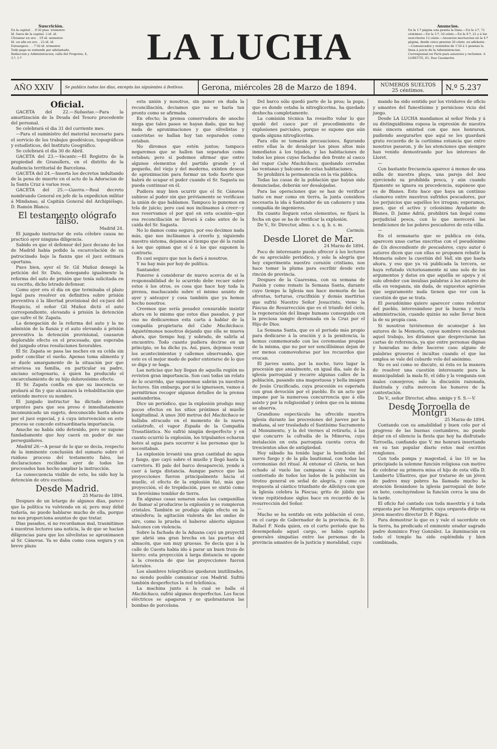Suscrición.
En la capital . . 4'50 ptas. trimestre
Id. fuera de la capital. 5 id. id.
Ultramar en oro. . 18 id. semestre
Id. un año en oro. . 25 id. id.
Extrangero. . . 7'50 id. trimestre
Todo pago se entiende por adelantado.
Redaccion y Administracion, calle del Progreso, 4, 3.º, 1.ª
LA LUCHA
Anuncios.
En la 1.ª página una peseta la línea.—En la 2.ª, 75 céntimos.—En la 3.ª, 50 cénts.—En la 4.ª, 25 y á los suscritores 12 cénts.—Anuncios mortuorios en la 4.ª página, desde cinco pesetas 50 cénts. en adelante.—Comunicados y remitidos de 1'50 á 5 pesetas la línea á juicio de la Administracion.
Corresponsal en París para anuncios y reclamos. A LORETTE, 61, Rue Caumartin.
| AÑO XXIV | Se publica todos los dias, excepto los siguientes á festivos. | Gerona, miércoles 28 de Marzo de 1894. | NÚMEROS SUELTOS 25 céntimos. | N.º 5.237 |
Oficial.
GACETA del 22.—Subastas.—Para la amortización de la Deuda del Tesoro procedente del personal.
Se celebrará el dia 31 del corriente mes.
—Para el suministro del material necesario para el servicio de los trabajos geodésicos, topográficos y estadísticos, del Instituto Geográfico.
Se celebrará el dia 30 de Abril.
GACETA del 23.—Vacante.—El Registro de la propiedad de Granollers, en el distrito de la Audiencia territorial de Barcelona.
GACETA del 24.—Inserta los decretos indultando de la pena de muerte en el acto de la Adoracion de la Santa Cruz á varios reos.
GACETA del 25.—Guerra.—Real decreto nombrando General en jefe de la expedicion militar á Mindanao, al Capitán General del Archipiélago, D. Ramón Blanco.
El testamento ológrafo falso.
Madrid 24.
El juzgado instructor de esta célebre causa no practicó ayer ninguna diligencia.
Sabido es que el defensor del juez decano de los de Madrid habia pedido la escarcelación de su patrocinado bajo la fianza que el juez estimara oportuna.
Pues bien, ayer el Sr. Gil Muñoz denegó la petición del Sr. Dato, denegando igualmente la reforma del auto de prisión que tenía solicitada en su escrito, dicho letrado defensor.
Como ayer era el dia en que terminaba el plazo legal para resolver en definitiva sobre prisión preventiva ó la libertad provisional del ex-juez del Hospicio, el señor Gil Muñoz dictó el auto correspondiente, elevando á prisión la detención que sufre el Sr. Zapata.
La denegación de la reforma del auto y la no admisión de la fianza y el auto elevando á prisión preventiva la detención provisional, causaron deplorable efecto en el procesado, que esperaba del juzgado otras resoluciones favorables.
El Sr. Zapata se pasa las noches en su celda sin poder conciliar el sueño. Apenas toma alimento y se duele amargamente de la situación por que atraviesa su familia, en particular su padre, anciano octogenario, á quien ha producido el encarcelamiento de su hijo dolorosísimo efecto.
El Sr. Zapata confía en que su inocencia se probará al fin y que alcanzará la rehabilitación que entiende merece su nombre.
El juzgado instructor ha dictado órdenes urgentes para que sea preso é inmediatamente incomunicado un sugeto, desconocido hasta ahora por el juez especial, y á cuya intervención en este proceso se concede estraordinaria importancia.
Anoche no había sido detenido, pero se supone fundadamente que hoy caerá en poder de sus perseguidores.
Madrid 26.—A pesar de lo que se decia, respecto de la inminente conclusión del sumario sobre el ruidoso proceso del testamento falso, las declaraciones recibidas ayer de todos los procesados han hecho ampliar la instrucción.
La consecuencia visible de esto, ha sido hoy la detención de otro escribano.
Desde Madrid.
25 Marzo de 1894.
Despues de un letargo de algunos dias, parece que la política va volviendo en sí; pero muy débil todavía, no puede hablarse mucho de ella, porque no nos proporciona asuntos de que tratar.
Dias pasados, si no recordamos mal, trasmitimos á nuestros lectores una noticia, la de que se hacian diligencias para que los silvelistas se aproximasen al Sr. Cánovas. Ya se daba como cosa segura y en breve plazo
esta unión y nosotros, sin poner en duda la reconciliación, deciamos que no se haría tan pronto como se afirmaba.
En efecto; la prensa conservadora de anoche niega que tales pasos se hayan dado, que no hay nada de aproximaciones y que silvelistas y canovistas se hallan hoy tan separados como estaban.
No diremos que estén juntos; tampoco negaremos que se hallen tan separados como estaban; pero sí podemos afirmar que entre algunos elementos del partido grande y el pequeño, del viejo y del moderno, existen deseos de aproximación para formar un todo fuerte que habrá de ocupar el poder cuando el Sr. Sagasta no pueda continuar en él.
Pudiera muy bien ocurrir que el Sr. Cánovas subiese al poder sin que préviamente se verificase la unión de que hablamos. Tampoco lo ponemos en tela de juicio; pero casi nos inclinamos á creer—y nos reservamos el por qué en esta ocasión—que esa reconciliación se llevará á cabo antes de la caida del Sr. Sagasta.
No lo damos como seguro, por eso decimos nada más, que nos inclinamos á creerlo y, siguiendo nuestro sistema, dejamos al tiempo que dé la razón á los que opinan que sí ó á los que suponen lo contrario.
Es casi seguro que nos la dará á nosotros.
Y no hay más por hoy de política.
Santander.
Ponerse á considerar de nuevo acerca de si la responsabilidad de lo ocurrido debe recaer sobre estos ó los otros, es cosa que hace hoy toda la prensa, machacando sobre el mismo asunto de ayer y anteayer y cosa también que ya hemos hecho nosotros.
Creemos que sería pesadez censurable insistir ahora en lo mismo que estos dias pasados, y por eso no dedicaremos esta carta á hablar de la compañía propietaria del Cabo Machichaco. Aquietémonos nosotros dejando que ella se mueva ahora, que tiempo hay, y sobrado, de salirla al encuentro. Todo cuanto pudiera decirse en un principio, se ha dicho ya. Así, pues, dejemos venir los acontecimientos y callemos observando, que este es el mejor modo de poder enterarse de lo que se diga y se haga.
Las noticias que hoy llegan de aquella región no revisten gran importancia. Son casi todas un relato de lo ocurrido, que suponemos sabrán ya nuestros lectores. Sin embargo, por si lo ignorasen, vamos á permitirnos recoger algunos detalles de la prensa santanderina.
Dice un periódico, que la explosión produjo muy pocos efectos en los sitios próximos al muelle longitudinal. A unos 300 metros del Machichaco se hallaba atracado en el momento de la nueva catástrofe, el vapor España de la Compañía Trasatlántica. No sufrió ningún desperfecto y en cuanto ocurrió la explosión, los tripulantes echaron botes al agua para socorrer á las personas que lo necesitaban.
La explosión levantó una gran cantidad de agua y fango, que cayó sobre el muelle y llegó hasta la carretera. El palo del barco desapareció, yendo á caer á larga distancia. Aunque parece que las proyecciones fueron principalmente hácia el muelle, el efecto de la explosión fué, más que proyección, el de trepidación, pues se sintió como un brevísimo temblor de tierra.
En algunas casas sonaron solas las campanillas de llamar al producirse la explosión y se rompieron cristales. También se produjo algún efecto en la atmósfera; la agitación violenta de las ondas de aire, como lo prueba el haberse abierto algunos balcones con violencia.
Sobre la fachada de la Aduana cayó un proyectil que abrió una gran brecha en las puertas del almacén, que son muy gruesas. Se decia que á la calle de Cuesta habia ido á parar un buen trozo de hierro: esta proyección á larga distancia se opone á la creencia de que las proyecciones fueron laterales.
Los alambres telegráficos quedaron inutilizados, no siendo posible comunicar con Madrid. Sufrió también desperfectos la red telefónica.
La machina junto á la cual se halla el Machichaco, sufrió algunos desperfectos. Los focos eléctricos se apagaron y se quebrantaron las bombas de porcelana.
Del barco sólo quedó parte de la proa; la popa, que es donde estaba la nitroglicerina, ha quedado deshecha completamente.
La comisión técnica ha resuelto volar lo que quedó del casco por el procedimiento de explosiones parciales, porque se supone que aún queda alguna nitroglicerina.
Para ello se tomarán precauciones, figurando entre ellas la de desalojar los pisos altos más inmediatos á los tejados, y las habitaciones de todos los pisos cuyas fachadas den frente al casco del vapor Cabo Machichaco, quedando cerradas las ventanas y balcones de estas habitaciones.
Se prohibirá la permanencia en la vía pública.
Todas las casas de la población que hayan sido denunciadas, deberán ser desalojadas.
Para las operaciones que se han de verificar tanto en mar como en tierra, la junta considera necesaria la ida á Santander de un cañonero y una compañía de ingenieros.
En cuanto lleguen estos elementos, se fijará la fecha en que se ha de verificar la explosión.
De V., Sr. Director, afmo. s. s. q. b. s. m.
Carmón.
Desde Lloret de Mar.
24 Marzo de 1894.
Poco de interesante puedo ofrecer á los lectores de su apreciable periódico, y solo la alegría que hoy experimenta nuestro corazón cristiano, nos hace tomar la pluma para escribir desde este rincón de provincia.
Despues de la Cuaresma, con su semana de Pasión y como remate la Semana Santa, durante cuyo tiempo la Iglesia nos hace memoria de las afrentas, torturas, crucifixión y demás martirios que sufrió Nuestro Señor Jesucristo, viene la Páscua de Resurrección que es el triunfo del cielo, la regeneración del linage humano conseguido con la preciosa sangre derramada en la Cruz por el Hijo de Dios.
La Semana Santa, que es el período más propio para dedicarse á la oración y á la penitencia, la hemos conmemorado con las ceremonias propias de la misma, que no por ser sencillísimas dejan de ser menos conmovedoras por los recuerdos que evocan.
El jueves santo, por la noche, tuvo lugar la procesión que anualmente, en igual dia, sale de la iglesia parroquial y recorre algunas calles de la población, pasando una magestuosa y bella imágen de Jesús Crucificado, cuya procesión es esperada con gran devoción por el pueblo. Es un acto que impone por la numerosa concurrencia que á ella asiste y por la religiosidad y órden que en la misma se observa.
Grandioso espectáculo ha ofrecido nuestra iglesia durante las procesiones del jueves por la mañana, al ser trasladado el Santísimo Sacramento al Monumento, y la del viernes al retirarlo, á las que concurre la cofradía de la Minerva, cuya instalación en esta parroquia cuenta cerca de trescientos años de antigüedad.
Hoy sábado ha tenido lugar la bendición del nuevo fuego y de la pila bautismal, con todas las ceremonias del ritual. Al entonar el Gloria, se han echado al vuelo las campanas á cuya vez ha contestado de todos los lados de la población un tiroteo general en señal de alegría, y como en respuesta al cántico triunfante de Alleluya con que la Iglesia celebra la Páscua; grito de júbilo que viene repitiéndose siglos hace en recuerdo de la resurrección del Señor.
—
Mucho se ha sentido en esta población el cese, en el cargo de Gobernador de la provincia, de D. Rafael F. Neda quien, en el corto período que ha desempeñado aquel cargo, se habia captado generales simpatías entre las personas de la provincia amantes de la justicia y moralidad, cuyo
mando ha sido sentido por los vividores de oficio y amantes del funestísimo y pernicioso vicio del juego.
Desde LA LUCHA mandamos al señor Neda y á su distinguidísima esposa la expresión de nuestra más sincera amistad con que nos honraron, pudiendo asegurarles que aquí se les guardará grato recuerdo de la cortísima estancia que entre nosotros pasaron, y de las atenciones que siempre han venido demostrando por los intereses de Lloret.
—
Con bastante frecuencia aparece á menos de una milla de nuestra playa, una pareja del bou ejerciendo su prohibida pesca, y aún cuando fijamente se ignora su procedencia, supónese que es de Blanes. Esto hace que haya un contínuo clamoreo entre nuestros sufridos pescadores, por los perjuicios que aquéllos les irrogan; esperamos, pues, que el activo y celosísimo Ayudante de Blanes, D. Jaime Adriá, prohibirá tan ilegal como perjudicial pesca, con lo que merecerá las bendiciones de los pobres pescadores de esta villa.
—
En el semanario que se publica en ésta, aparecen unas cartas suscritas con el pseudónimo de Un descendiente de pescadores, cuyo autor ó autores dicen que con ellas se proponen rebatir la Memoria sobre la cuestión del Vall, sin que hasta ahora, y eso que ya vá publicada la tercera, se haya refutado victoriosamente ni uno solo de los argumentos y datos en que aquélla se apoya y sí solo ofender con insulsas palabras á los autores de ella en venganza, sin duda, de supuestos agrávios que seguramente nada tienen que ver con la cuestión de que se trata.
El pseudónimo quiere aparecer como redentor del pueblo, interesándose por la buena y recta administración, cuando quizás no sabe llevar bien la de su propia casa.
Si nosotros tuviésemos de aconsejar á los autores de la Memoria, cuyos nombres encabezan aquel trabajo, les diríamos que despreciaran las cartas de referencia, ya que entre personas dignas y honradas no debe hacerse caso alguno de palabras groseras é incultas cuando el que las emplea se vale del cobarde velo del anónimo.
No es así como se discute, ni ésta es la manera de resolver una cuestión interesante para la municipalidad: la mala fé, el ódio y la venganza son malos consejeros; solo la discusión razonada, ilustrada y culta merecen los honores de la contestación.
De V., señor Director, afmo. amigo y S. S.—V.
Desde Torroella de Montgrí
25 Marzo de 1894.
Contando con su amabilidad y buen celo por el progreso de las buenas costumbres, no puedo dejar en el silencio la fiesta que hoy ha disfrutado Torroella, confiando que V. me honrará insertando en su tan popular diario estos mal escritos renglones.
Con toda pompa y magestad, á las 10 se ha principiado la solemne función religiosa con motivo de celebrar su primera misa el hijo de esta villa D. Lamberto Ullastres, que por tratarse de un jóven de padres muy pobres ha llamado mucho la atención llenándose la iglesia parroquial de bote en bote, concluyéndose la función cerca la una de la tarde.
El oficio fué cantado con toda maestría y á toda orquesta por los Montgrins, cuya orquesta dirije su jóven maestro director D. P. Rigau.
Para demostrar lo que es y vale el sacerdote en la tierra, ha predicado el eminente orador sagrado padre dominico Fray González. La iluminación en todo el templo ha sido espléndida y bien combinada,